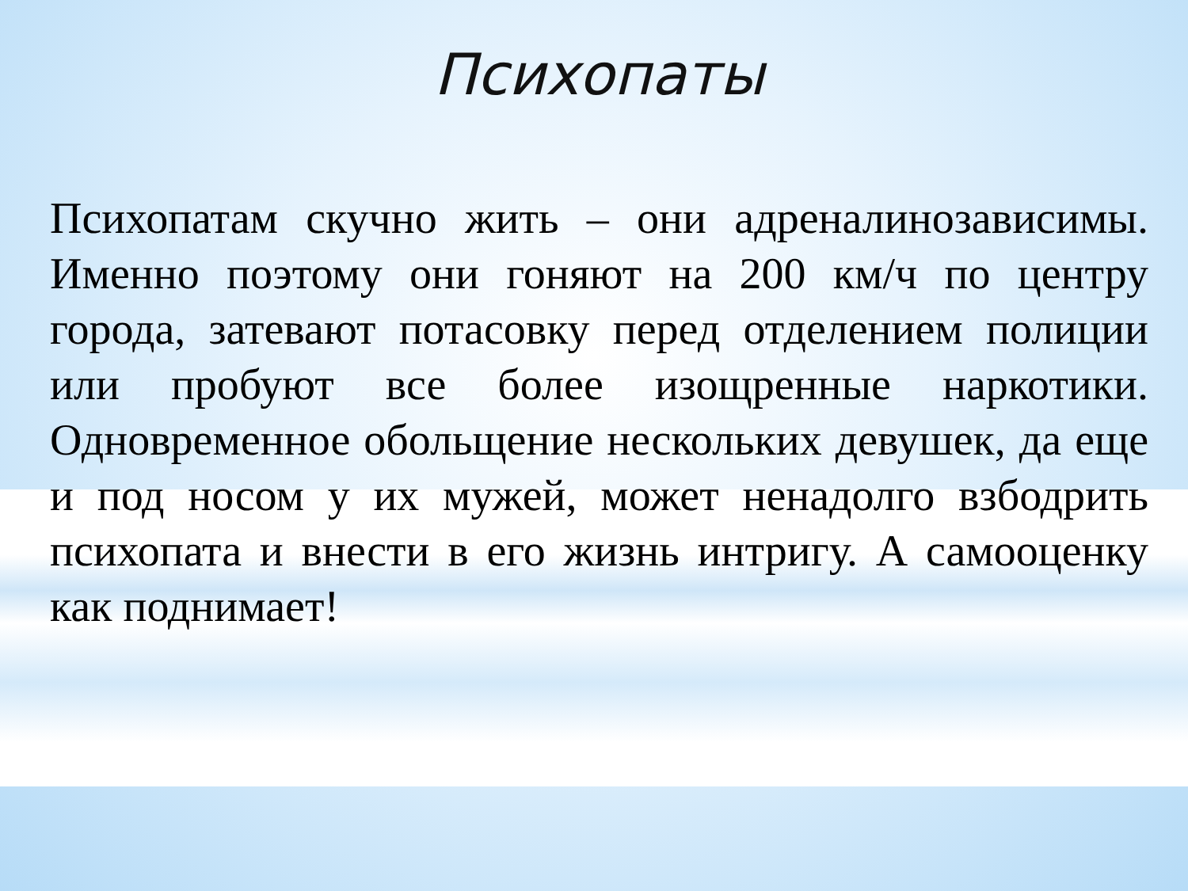Психопаты
Психопатам скучно жить – они адреналинозависимы. Именно поэтому они гоняют на 200 км/ч по центру города, затевают потасовку перед отделением полиции или пробуют все более изощренные наркотики. Одновременное обольщение нескольких девушек, да еще и под носом у их мужей, может ненадолго взбодрить психопата и внести в его жизнь интригу. А самооценку как поднимает!